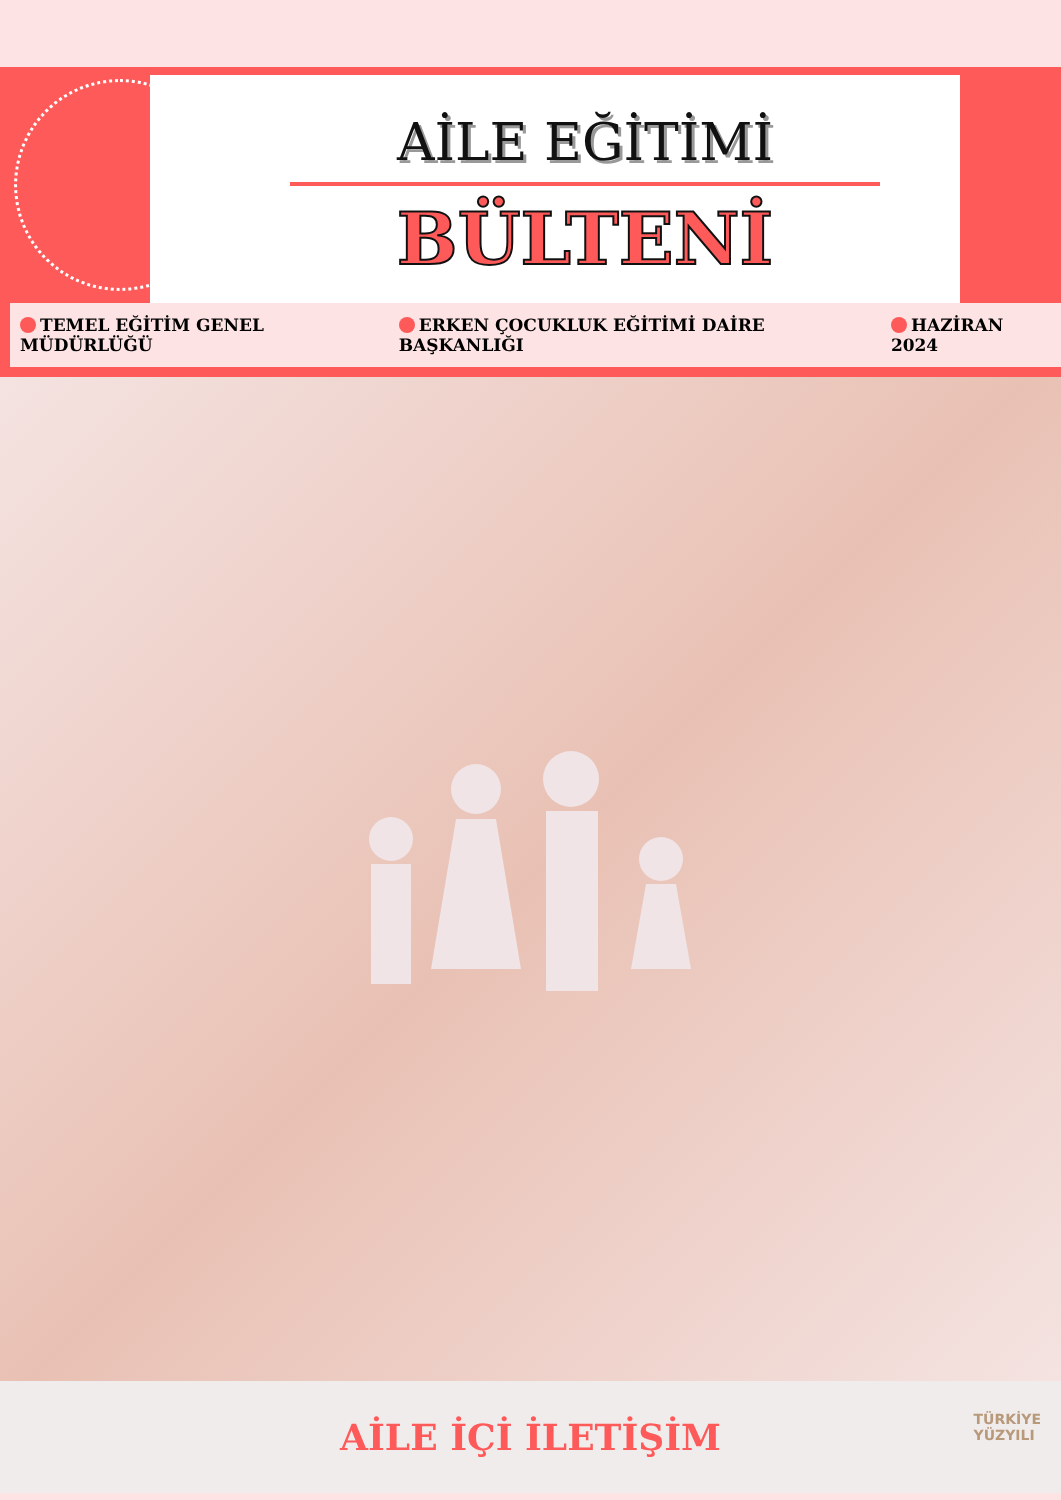AİLE EĞİTİMİ
BÜLTENİ
TEMEL EĞİTİM GENEL MÜDÜRLÜĞÜ ERKEN ÇOCUKLUK EĞİTİMİ DAİRE BAŞKANLIĞI HAZİRAN 2024
AİLE İÇİ İLETİŞİM
TÜRKİYE
YÜZYILI